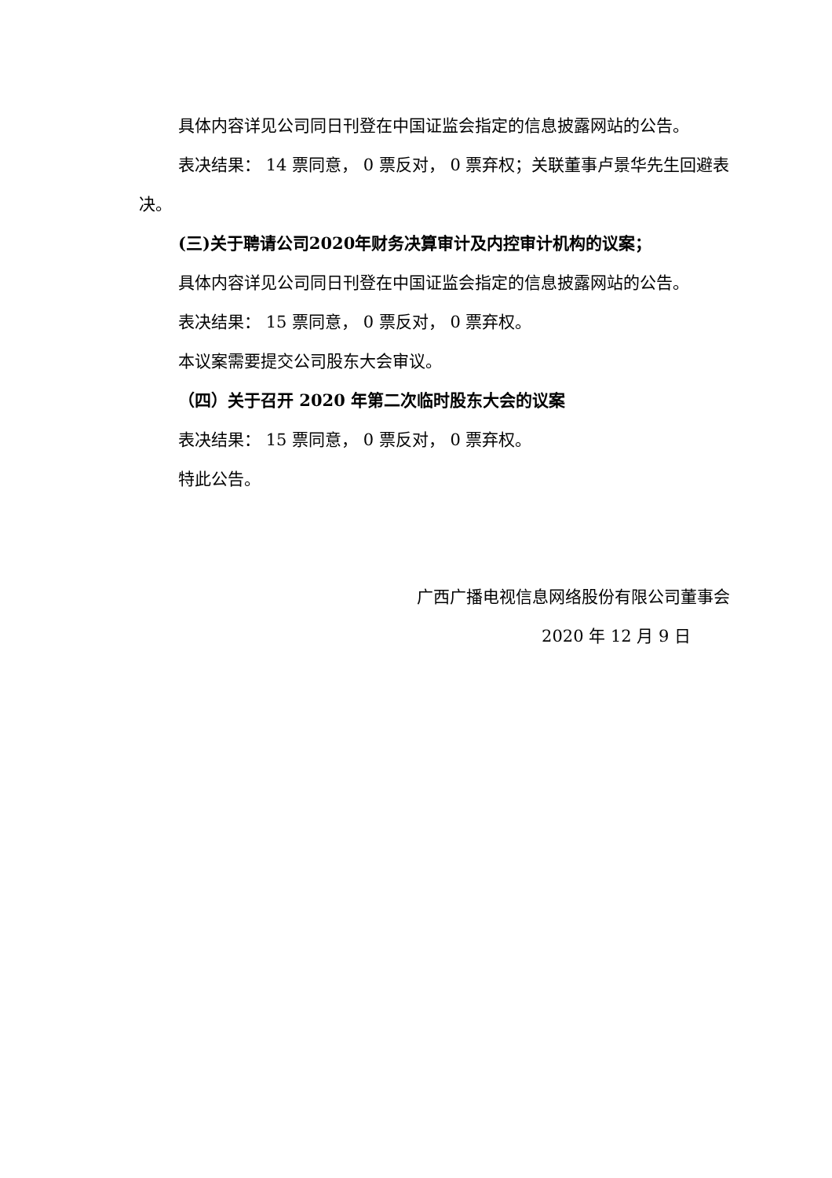具体内容详见公司同日刊登在中国证监会指定的信息披露网站的公告。
表决结果： 14 票同意， 0 票反对， 0 票弃权；关联董事卢景华先生回避表决。
(三)关于聘请公司2020年财务决算审计及内控审计机构的议案；
具体内容详见公司同日刊登在中国证监会指定的信息披露网站的公告。
表决结果： 15 票同意， 0 票反对， 0 票弃权。
本议案需要提交公司股东大会审议。
（四）关于召开 2020 年第二次临时股东大会的议案
表决结果： 15 票同意， 0 票反对， 0 票弃权。
特此公告。
广西广播电视信息网络股份有限公司董事会
2020 年 12 月 9 日